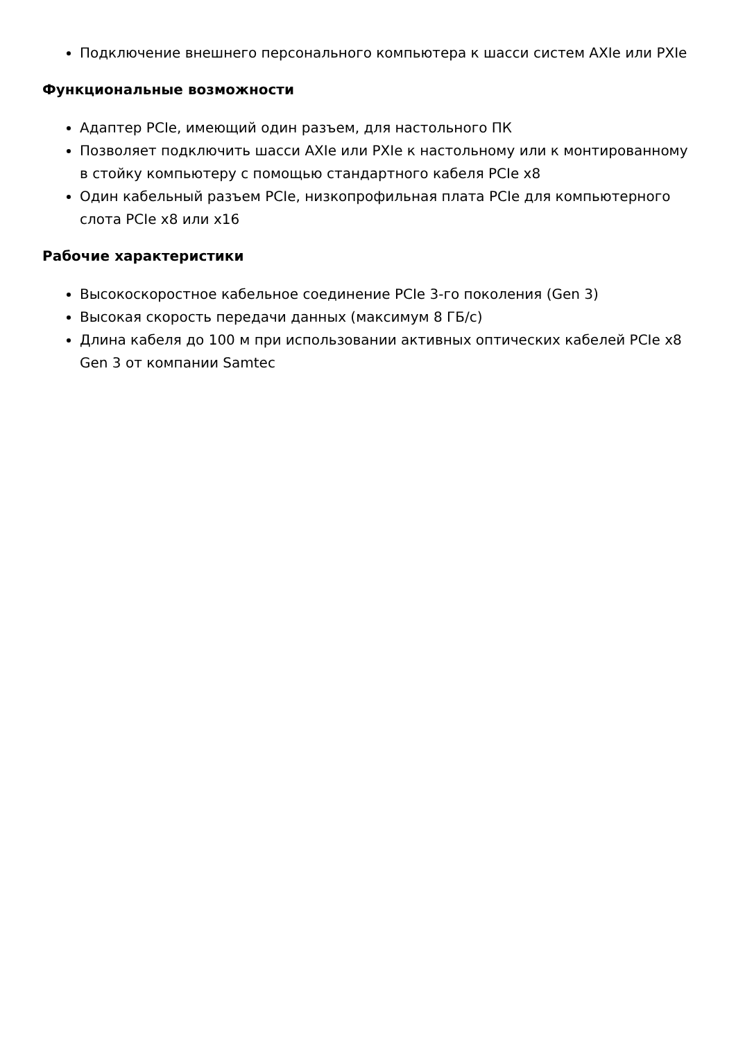Подключение внешнего персонального компьютера к шасси систем AXIe или PXIe
Функциональные возможности
Адаптер PCIe, имеющий один разъем, для настольного ПК
Позволяет подключить шасси AXIe или PXIe к настольному или к монтированному в стойку компьютеру с помощью стандартного кабеля PCIe x8
Один кабельный разъем PCIe, низкопрофильная плата PCIe для компьютерного слота PCIe x8 или x16
Рабочие характеристики
Высокоскоростное кабельное соединение PCIe 3-го поколения (Gen 3)
Высокая скорость передачи данных (максимум 8 ГБ/с)
Длина кабеля до 100 м при использовании активных оптических кабелей PCIe x8 Gen 3 от компании Samtec